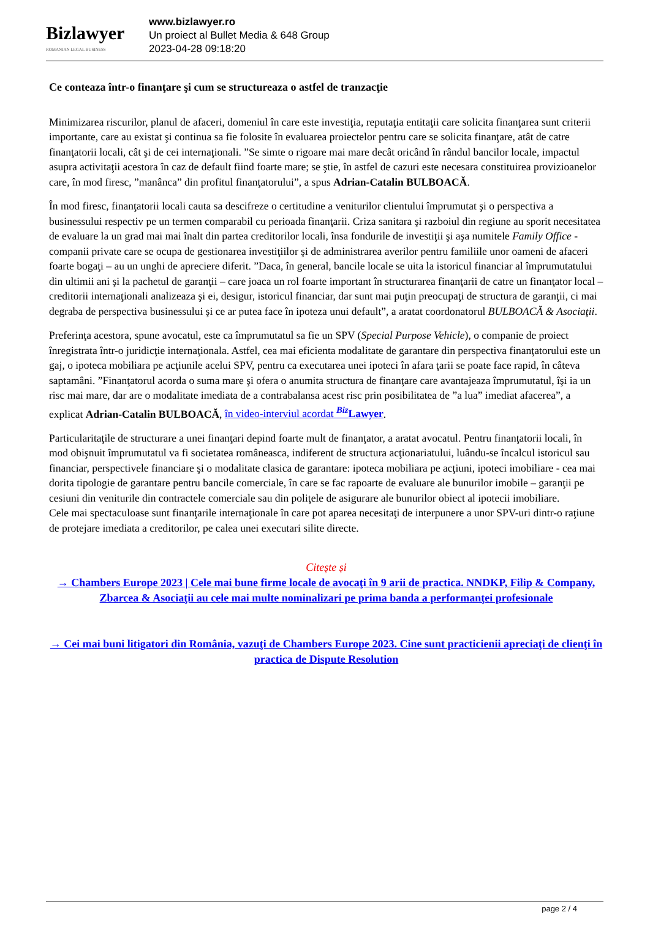Bizlawyer
ROMANIAN LEGAL BUSINESS
www.bizlawyer.ro
Un proiect al Bullet Media & 648 Group
2023-04-28 09:18:20
Ce conteaza într-o finanţare şi cum se structureaza o astfel de tranzacţie
Minimizarea riscurilor, planul de afaceri, domeniul în care este investiţia, reputaţia entitaţii care solicita finanţarea sunt criterii importante, care au existat şi continua sa fie folosite în evaluarea proiectelor pentru care se solicita finanţare, atât de catre finanţatorii locali, cât şi de cei internaţionali. ”Se simte o rigoare mai mare decât oricând în rândul bancilor locale, impactul asupra activitaţii acestora în caz de default fiind foarte mare; se ştie, în astfel de cazuri este necesara constituirea provizioanelor care, în mod firesc, ”manânca” din profitul finanţatorului”, a spus Adrian-Catalin BULBOACĂ.
În mod firesc, finanţatorii locali cauta sa descifreze o certitudine a veniturilor clientului împrumutat şi o perspectiva a businessului respectiv pe un termen comparabil cu perioada finanţarii. Criza sanitara şi razboiul din regiune au sporit necesitatea de evaluare la un grad mai mai înalt din partea creditorilor locali, însa fondurile de investiţii şi aşa numitele Family Office - companii private care se ocupa de gestionarea investiţiilor şi de administrarea averilor pentru familiile unor oameni de afaceri foarte bogaţi – au un unghi de apreciere diferit. ”Daca, în general, bancile locale se uita la istoricul financiar al împrumutatului din ultimii ani şi la pachetul de garanţii – care joaca un rol foarte important în structurarea finanţarii de catre un finanţator local – creditorii internaţionali analizeaza şi ei, desigur, istoricul financiar, dar sunt mai puţin preocupaţi de structura de garanţii, ci mai degraba de perspectiva businessului şi ce ar putea face în ipoteza unui default”, a aratat coordonatorul BULBOACĂ & Asociaţii.
Preferinţa acestora, spune avocatul, este ca împrumutatul sa fie un SPV (Special Purpose Vehicle), o companie de proiect înregistrata într-o juridicţie internaţionala. Astfel, cea mai eficienta modalitate de garantare din perspectiva finanţatorului este un gaj, o ipoteca mobiliara pe acţiunile acelui SPV, pentru ca executarea unei ipoteci în afara ţarii se poate face rapid, în câteva saptamâni. ”Finanţatorul acorda o suma mare şi ofera o anumita structura de finanţare care avantajeaza împrumutatul, îşi ia un risc mai mare, dar are o modalitate imediata de a contrabalansa acest risc prin posibilitatea de ”a lua” imediat afacerea”, a explicat Adrian-Catalin BULBOACĂ, în video-interviul acordat <sup>Biz</sup>Lawyer.
Particularitaţile de structurare a unei finanţari depind foarte mult de finanţator, a aratat avocatul. Pentru finanţatorii locali, în mod obişnuit împrumutatul va fi societatea româneasca, indiferent de structura acţionariatului, luându-se încalcul istoricul sau financiar, perspectivele financiare şi o modalitate clasica de garantare: ipoteca mobiliara pe acţiuni, ipoteci imobiliare - cea mai dorita tipologie de garantare pentru bancile comerciale, în care se fac rapoarte de evaluare ale bunurilor imobile – garanţii pe cesiuni din veniturile din contractele comerciale sau din poliţele de asigurare ale bunurilor obiect al ipotecii imobiliare.
Cele mai spectaculoase sunt finanţarile internaţionale în care pot aparea necesitaţi de interpunere a unor SPV-uri dintr-o raţiune de protejare imediata a creditorilor, pe calea unei executari silite directe.
Citește și
→ Chambers Europe 2023 | Cele mai bune firme locale de avocaţi în 9 arii de practica. NNDKP, Filip & Company, Zbarcea & Asociaţii au cele mai multe nominalizari pe prima banda a performanţei profesionale
→ Cei mai buni litigatori din România, vazuţi de Chambers Europe 2023. Cine sunt practicienii apreciaţi de clienţi în practica de Dispute Resolution
page 2 / 4